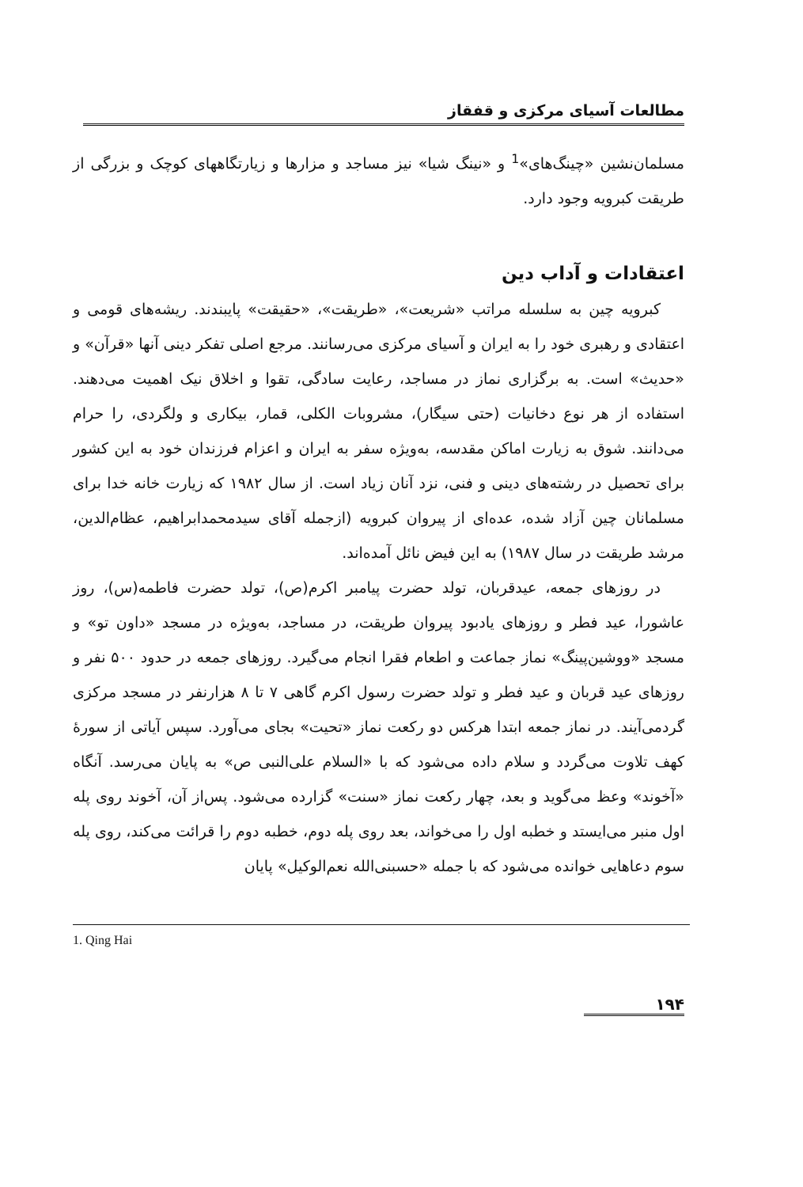مطالعات آسیای مرکزی و قفقاز
مسلمان‌نشین «چینگ‌های»<sup>1</sup> و «نینگ شیا» نیز مساجد و مزارها و زیارتگاههای کوچک و بزرگی از طریقت کبرویه وجود دارد.
اعتقادات و آداب دین
کبرویه چین به سلسله مراتب «شریعت»، «طریقت»، «حقیقت» پایبندند. ریشه‌های قومی و اعتقادی و رهبری خود را به ایران و آسیای مرکزی می‌رسانند. مرجع اصلی تفکر دینی آنها «قرآن» و «حدیث» است. به برگزاری نماز در مساجد، رعایت سادگی، تقوا و اخلاق نیک اهمیت می‌دهند. استفاده از هر نوع دخانیات (حتی سیگار)، مشروبات الکلی، قمار، بیکاری و ولگردی، را حرام می‌دانند. شوق به زیارت اماکن مقدسه، به‌ویژه سفر به ایران و اعزام فرزندان خود به این کشور برای تحصیل در رشته‌های دینی و فنی، نزد آنان زیاد است. از سال ۱۹۸۲ که زیارت خانه خدا برای مسلمانان چین آزاد شده، عده‌ای از پیروان کبرویه (ازجمله آقای سیدمحمدابراهیم، عظام‌الدین، مرشد طریقت در سال ۱۹۸۷) به این فیض نائل آمده‌اند.
در روزهای جمعه، عیدقربان، تولد حضرت پیامبر اکرم(ص)، تولد حضرت فاطمه(س)، روز عاشورا، عید فطر و روزهای یادبود پیروان طریقت، در مساجد، به‌ویژه در مسجد «داون تو» و مسجد «ووشین‌پینگ» نماز جماعت و اطعام فقرا انجام می‌گیرد. روزهای جمعه در حدود ۵۰۰ نفر و روزهای عید قربان و عید فطر و تولد حضرت رسول اکرم گاهی ۷ تا ۸ هزارنفر در مسجد مرکزی گردمی‌آیند. در نماز جمعه ابتدا هرکس دو رکعت نماز «تحیت» بجای می‌آورد. سپس آیاتی از سورهٔ کهف تلاوت می‌گردد و سلام داده می‌شود که با «السلام علی‌النبی ص» به پایان می‌رسد. آنگاه «آخوند» وعظ می‌گوید و بعد، چهار رکعت نماز «سنت» گزارده می‌شود. پس‌از آن، آخوند روی پله اول منبر می‌ایستد و خطبه اول را می‌خواند، بعد روی پله دوم، خطبه دوم را قرائت می‌کند، روی پله سوم دعاهایی خوانده می‌شود که با جمله «حسبنی‌الله نعم‌الوکیل» پایان
1. Qing Hai
۱۹۴